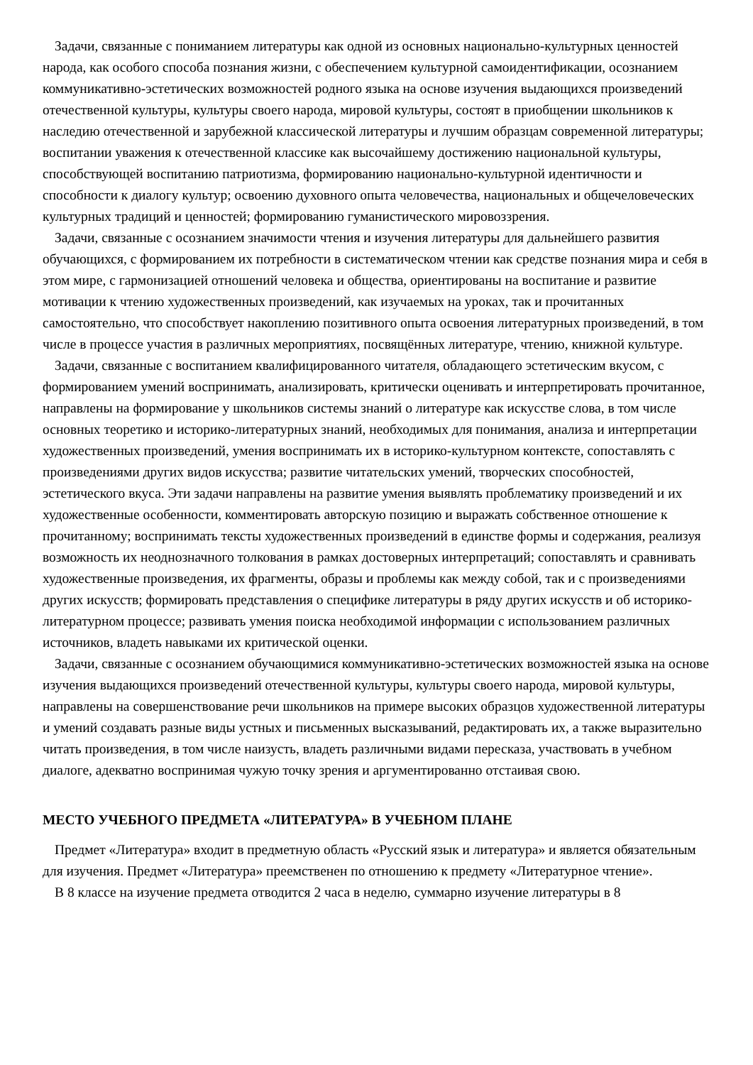Задачи, связанные с пониманием литературы как одной из основных национально-культурных ценностей народа, как особого способа познания жизни, с обеспечением культурной самоидентификации, осознанием коммуникативно-эстетических возможностей родного языка на основе изучения выдающихся произведений отечественной культуры, культуры своего народа, мировой культуры, состоят в приобщении школьников к наследию отечественной и зарубежной классической литературы и лучшим образцам современной литературы; воспитании уважения к отечественной классике как высочайшему достижению национальной культуры, способствующей воспитанию патриотизма, формированию национально-культурной идентичности и способности к диалогу культур; освоению духовного опыта человечества, национальных и общечеловеческих культурных традиций и ценностей; формированию гуманистического мировоззрения.
Задачи, связанные с осознанием значимости чтения и изучения литературы для дальнейшего развития обучающихся, с формированием их потребности в систематическом чтении как средстве познания мира и себя в этом мире, с гармонизацией отношений человека и общества, ориентированы на воспитание и развитие мотивации к чтению художественных произведений, как изучаемых на уроках, так и прочитанных самостоятельно, что способствует накоплению позитивного опыта освоения литературных произведений, в том числе в процессе участия в различных мероприятиях, посвящённых литературе, чтению, книжной культуре.
Задачи, связанные с воспитанием квалифицированного читателя, обладающего эстетическим вкусом, с формированием умений воспринимать, анализировать, критически оценивать и интерпретировать прочитанное, направлены на формирование у школьников системы знаний о литературе как искусстве слова, в том числе основных теоретико и историко-литературных знаний, необходимых для понимания, анализа и интерпретации художественных произведений, умения воспринимать их в историко-культурном контексте, сопоставлять с произведениями других видов искусства; развитие читательских умений, творческих способностей, эстетического вкуса. Эти задачи направлены на развитие умения выявлять проблематику произведений и их художественные особенности, комментировать авторскую позицию и выражать собственное отношение к прочитанному; воспринимать тексты художественных произведений в единстве формы и содержания, реализуя возможность их неоднозначного толкования в рамках достоверных интерпретаций; сопоставлять и сравнивать художественные произведения, их фрагменты, образы и проблемы как между собой, так и с произведениями других искусств; формировать представления о специфике литературы в ряду других искусств и об историко-литературном процессе; развивать умения поиска необходимой информации с использованием различных источников, владеть навыками их критической оценки.
Задачи, связанные с осознанием обучающимися коммуникативно-эстетических возможностей языка на основе изучения выдающихся произведений отечественной культуры, культуры своего народа, мировой культуры, направлены на совершенствование речи школьников на примере высоких образцов художественной литературы и умений создавать разные виды устных и письменных высказываний, редактировать их, а также выразительно читать произведения, в том числе наизусть, владеть различными видами пересказа, участвовать в учебном диалоге, адекватно воспринимая чужую точку зрения и аргументированно отстаивая свою.
МЕСТО УЧЕБНОГО ПРЕДМЕТА «ЛИТЕРАТУРА» В УЧЕБНОМ ПЛАНЕ
Предмет «Литература» входит в предметную область «Русский язык и литература» и является обязательным для изучения. Предмет «Литература» преемственен по отношению к предмету «Литературное чтение».
В 8 классе на изучение предмета отводится 2 часа в неделю, суммарно изучение литературы в 8